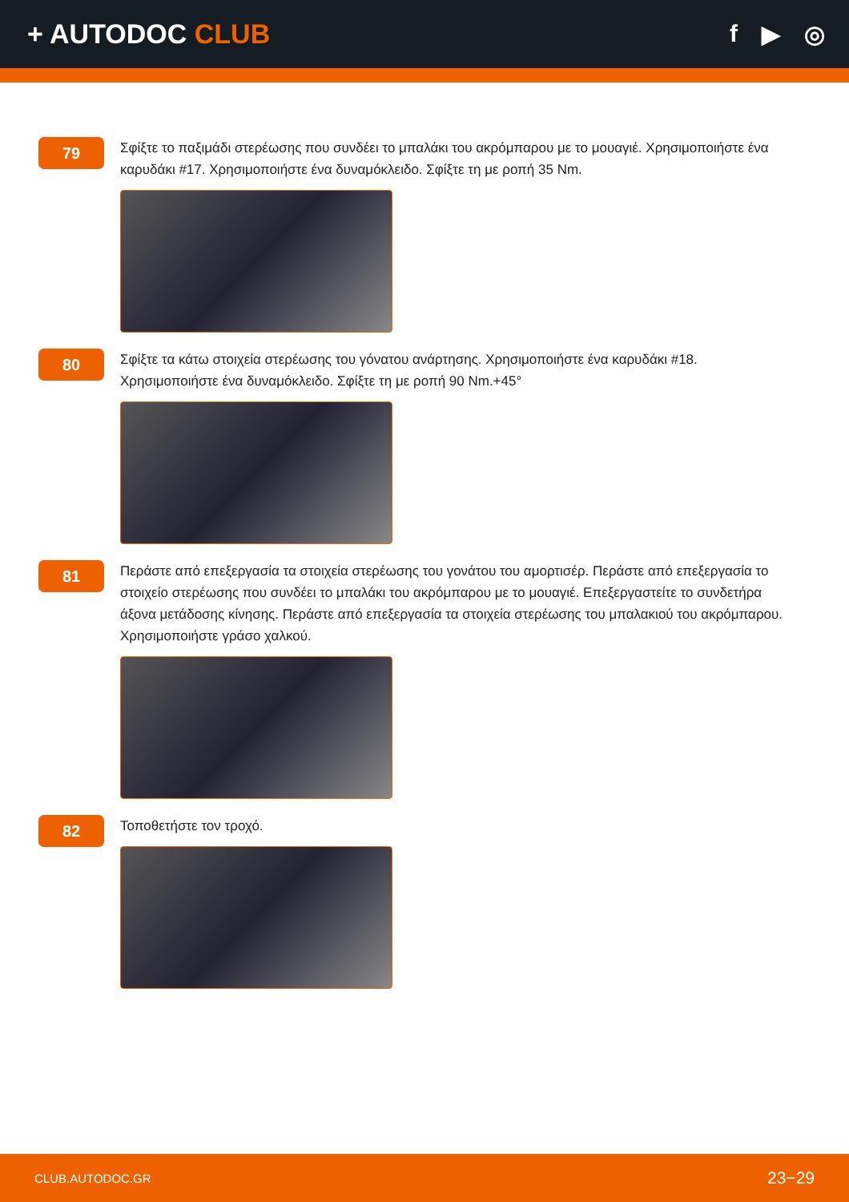+ AUTODOC CLUB f ▶ ◎
79
Σφίξτε το παξιμάδι στερέωσης που συνδέει το μπαλάκι του ακρόμπαρου με το μουαγιέ. Χρησιμοποιήστε ένα καρυδάκι #17. Χρησιμοποιήστε ένα δυναμόκλειδο. Σφίξτε τη με ροπή 35 Nm.
80
Σφίξτε τα κάτω στοιχεία στερέωσης του γόνατου ανάρτησης. Χρησιμοποιήστε ένα καρυδάκι #18. Χρησιμοποιήστε ένα δυναμόκλειδο. Σφίξτε τη με ροπή 90 Nm.+45°
81
Περάστε από επεξεργασία τα στοιχεία στερέωσης του γονάτου του αμορτισέρ. Περάστε από επεξεργασία το στοιχείο στερέωσης που συνδέει το μπαλάκι του ακρόμπαρου με το μουαγιέ. Επεξεργαστείτε το συνδετήρα άξονα μετάδοσης κίνησης. Περάστε από επεξεργασία τα στοιχεία στερέωσης του μπαλακιού του ακρόμπαρου. Χρησιμοποιήστε γράσο χαλκού.
82
Τοποθετήστε τον τροχό.
CLUB.AUTODOC.GR 23−29